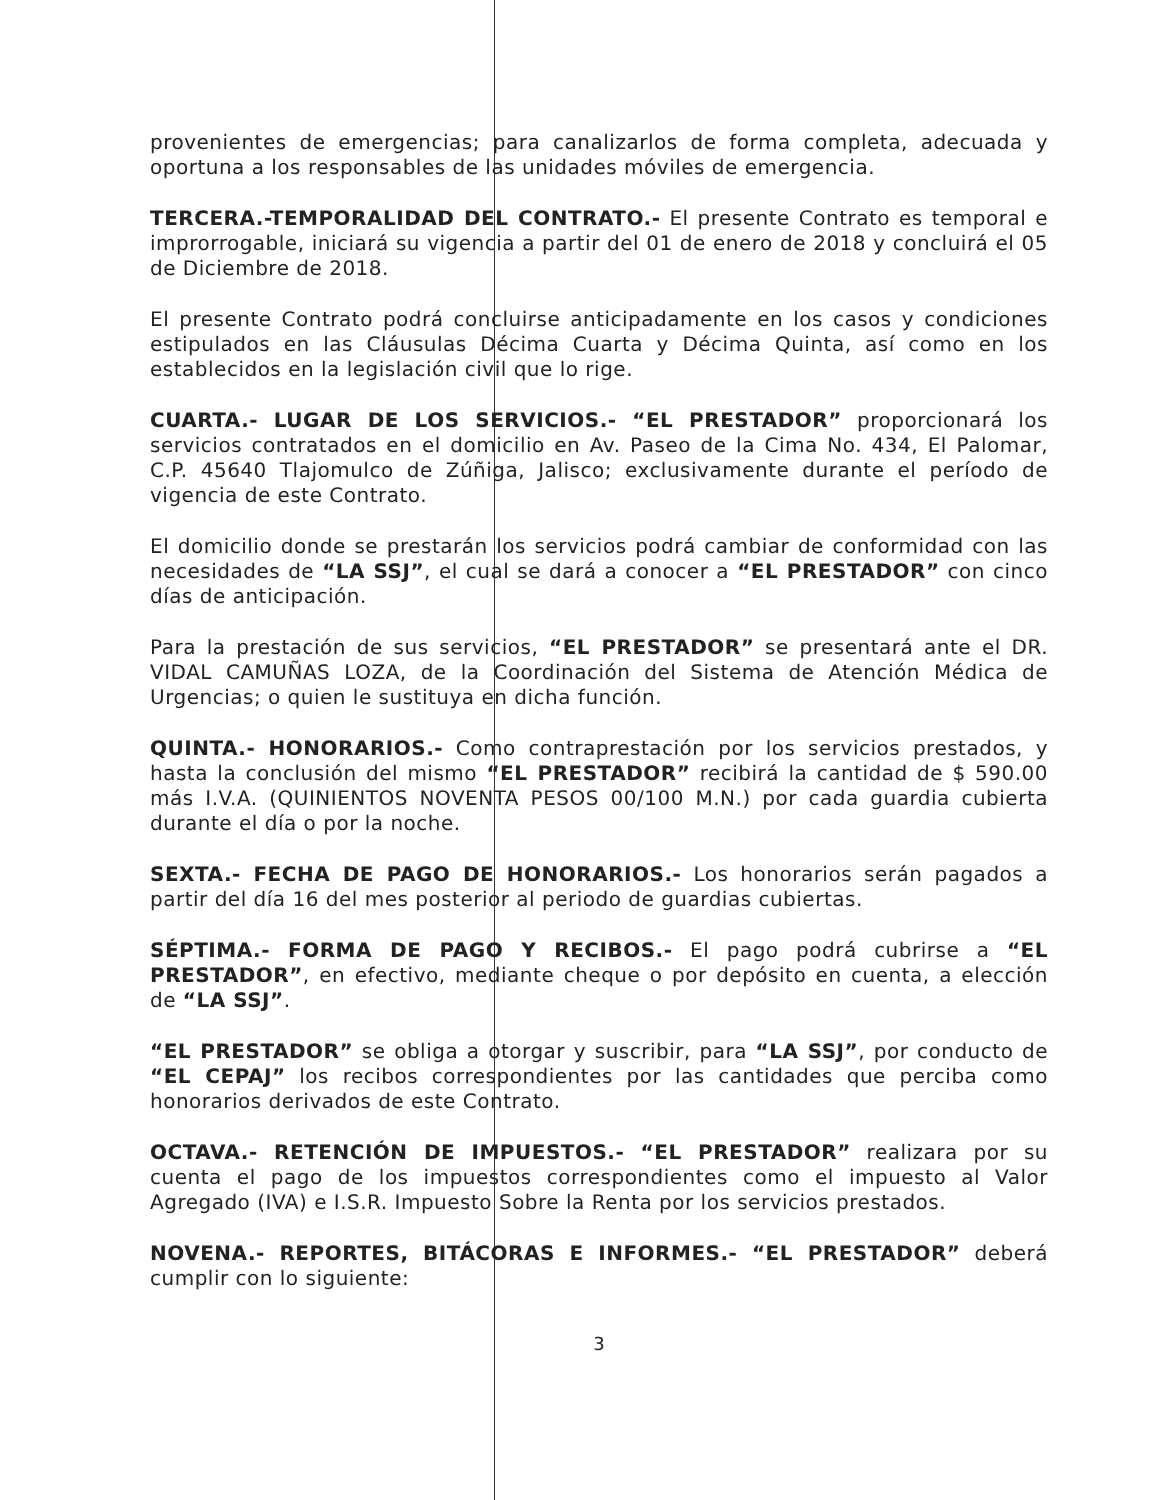provenientes de emergencias; para canalizarlos de forma completa, adecuada y oportuna a los responsables de las unidades móviles de emergencia.
TERCERA.-TEMPORALIDAD DEL CONTRATO.- El presente Contrato es temporal e improrrogable, iniciará su vigencia a partir del 01 de enero de 2018 y concluirá el 05 de Diciembre de 2018.
El presente Contrato podrá concluirse anticipadamente en los casos y condiciones estipulados en las Cláusulas Décima Cuarta y Décima Quinta, así como en los establecidos en la legislación civil que lo rige.
CUARTA.- LUGAR DE LOS SERVICIOS.- “EL PRESTADOR” proporcionará los servicios contratados en el domicilio en Av. Paseo de la Cima No. 434, El Palomar, C.P. 45640 Tlajomulco de Zúñiga, Jalisco; exclusivamente durante el período de vigencia de este Contrato.
El domicilio donde se prestarán los servicios podrá cambiar de conformidad con las necesidades de “LA SSJ”, el cual se dará a conocer a “EL PRESTADOR” con cinco días de anticipación.
Para la prestación de sus servicios, “EL PRESTADOR” se presentará ante el DR. VIDAL CAMUÑAS LOZA, de la Coordinación del Sistema de Atención Médica de Urgencias; o quien le sustituya en dicha función.
QUINTA.- HONORARIOS.- Como contraprestación por los servicios prestados, y hasta la conclusión del mismo “EL PRESTADOR” recibirá la cantidad de $ 590.00 más I.V.A. (QUINIENTOS NOVENTA PESOS 00/100 M.N.) por cada guardia cubierta durante el día o por la noche.
SEXTA.- FECHA DE PAGO DE HONORARIOS.- Los honorarios serán pagados a partir del día 16 del mes posterior al periodo de guardias cubiertas.
SÉPTIMA.- FORMA DE PAGO Y RECIBOS.- El pago podrá cubrirse a “EL PRESTADOR”, en efectivo, mediante cheque o por depósito en cuenta, a elección de “LA SSJ”.
“EL PRESTADOR” se obliga a otorgar y suscribir, para “LA SSJ”, por conducto de “EL CEPAJ” los recibos correspondientes por las cantidades que perciba como honorarios derivados de este Contrato.
OCTAVA.- RETENCIÓN DE IMPUESTOS.- “EL PRESTADOR” realizara por su cuenta el pago de los impuestos correspondientes como el impuesto al Valor Agregado (IVA) e I.S.R. Impuesto Sobre la Renta por los servicios prestados.
NOVENA.- REPORTES, BITÁCORAS E INFORMES.- “EL PRESTADOR” deberá cumplir con lo siguiente:
3